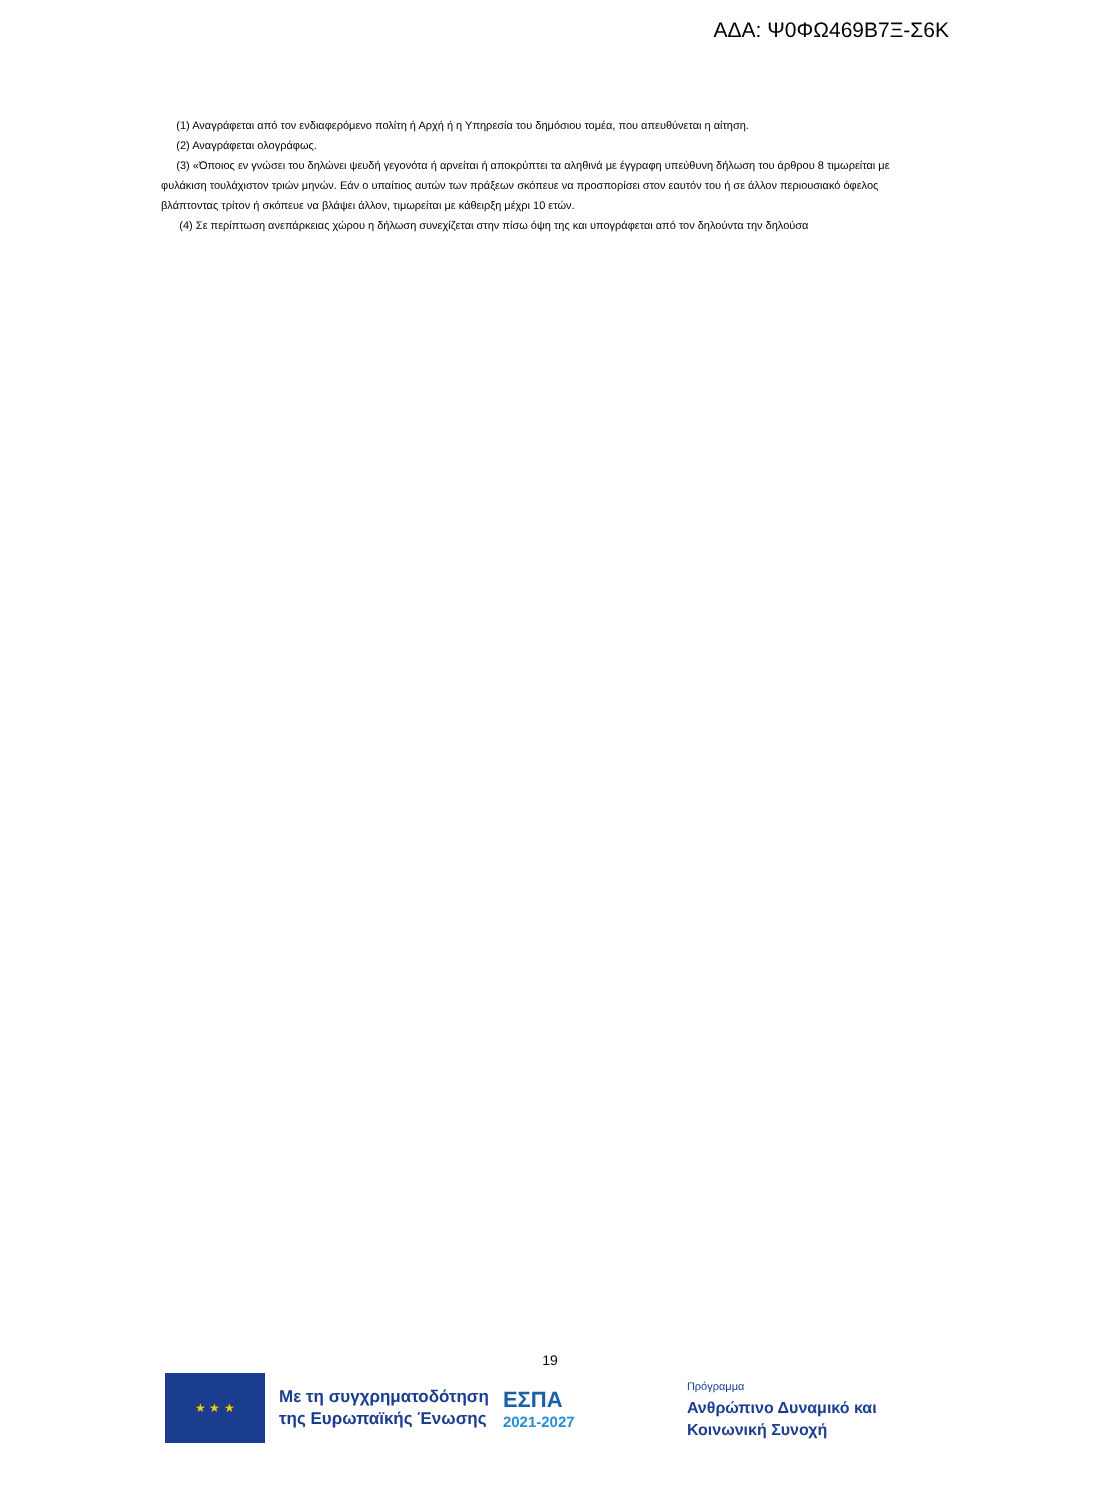ΑΔΑ: Ψ0ΦΩ469Β7Ξ-Σ6Κ
(1) Αναγράφεται από τον ενδιαφερόμενο πολίτη ή Αρχή ή η Υπηρεσία του δημόσιου τομέα, που απευθύνεται η αίτηση.
(2) Αναγράφεται ολογράφως.
(3) «Όποιος εν γνώσει του δηλώνει ψευδή γεγονότα ή αρνείται ή αποκρύπτει τα αληθινά με έγγραφη υπεύθυνη δήλωση του άρθρου 8 τιμωρείται με φυλάκιση τουλάχιστον τριών μηνών. Εάν ο υπαίτιος αυτών των πράξεων σκόπευε να προσπορίσει στον εαυτόν του ή σε άλλον περιουσιακό όφελος βλάπτοντας τρίτον ή σκόπευε να βλάψει άλλον, τιμωρείται με κάθειρξη μέχρι 10 ετών.
(4) Σε περίπτωση ανεπάρκειας χώρου η δήλωση συνεχίζεται στην πίσω όψη της και υπογράφεται από τον δηλούντα την δηλούσα
19
★ ★ ★
Με τη συγχρηματοδότηση
της Ευρωπαϊκής Ένωσης
ΕΣΠΑ
2021-2027
Πρόγραμμα
Ανθρώπινο Δυναμικό και
Κοινωνική Συνοχή